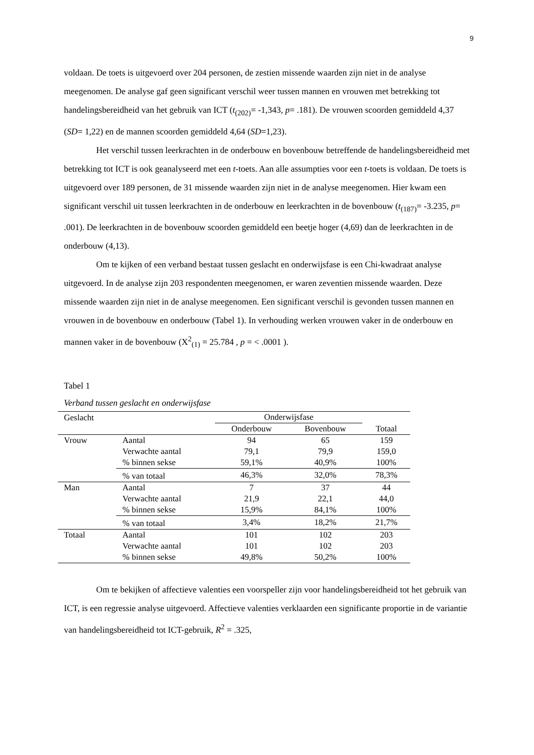9
voldaan. De toets is uitgevoerd over 204 personen, de zestien missende waarden zijn niet in de analyse meegenomen. De analyse gaf geen significant verschil weer tussen mannen en vrouwen met betrekking tot handelingsbereidheid van het gebruik van ICT (t<sub>(202)</sub>= -1,343, p= .181). De vrouwen scoorden gemiddeld 4,37 (SD= 1,22) en de mannen scoorden gemiddeld 4,64 (SD=1,23).
Het verschil tussen leerkrachten in de onderbouw en bovenbouw betreffende de handelingsbereidheid met betrekking tot ICT is ook geanalyseerd met een t-toets. Aan alle assumpties voor een t-toets is voldaan. De toets is uitgevoerd over 189 personen, de 31 missende waarden zijn niet in de analyse meegenomen. Hier kwam een significant verschil uit tussen leerkrachten in de onderbouw en leerkrachten in de bovenbouw (t<sub>(187)</sub>= -3.235, p= .001). De leerkrachten in de bovenbouw scoorden gemiddeld een beetje hoger (4,69) dan de leerkrachten in de onderbouw (4,13).
Om te kijken of een verband bestaat tussen geslacht en onderwijsfase is een Chi-kwadraat analyse uitgevoerd. In de analyse zijn 203 respondenten meegenomen, er waren zeventien missende waarden. Deze missende waarden zijn niet in de analyse meegenomen. Een significant verschil is gevonden tussen mannen en vrouwen in de bovenbouw en onderbouw (Tabel 1). In verhouding werken vrouwen vaker in de onderbouw en mannen vaker in de bovenbouw (X<sup>2</sup><sub>(1)</sub> = 25.784 , p = < .0001 ).
Tabel 1
Verband tussen geslacht en onderwijsfase
| Geslacht | | Onderwijsfase | | |
| --- | --- | --- | --- | --- |
| | | Onderbouw | Bovenbouw | Totaal |
| Vrouw | Aantal | 94 | 65 | 159 |
| | Verwachte aantal | 79,1 | 79,9 | 159,0 |
| | % binnen sekse | 59,1% | 40,9% | 100% |
| | % van totaal | 46,3% | 32,0% | 78,3% |
| Man | Aantal | 7 | 37 | 44 |
| | Verwachte aantal | 21,9 | 22,1 | 44,0 |
| | % binnen sekse | 15,9% | 84,1% | 100% |
| | % van totaal | 3,4% | 18,2% | 21,7% |
| Totaal | Aantal | 101 | 102 | 203 |
| | Verwachte aantal | 101 | 102 | 203 |
| | % binnen sekse | 49,8% | 50,2% | 100% |
Om te bekijken of affectieve valenties een voorspeller zijn voor handelingsbereidheid tot het gebruik van ICT, is een regressie analyse uitgevoerd. Affectieve valenties verklaarden een significante proportie in de variantie van handelingsbereidheid tot ICT-gebruik, R<sup>2</sup> = .325,